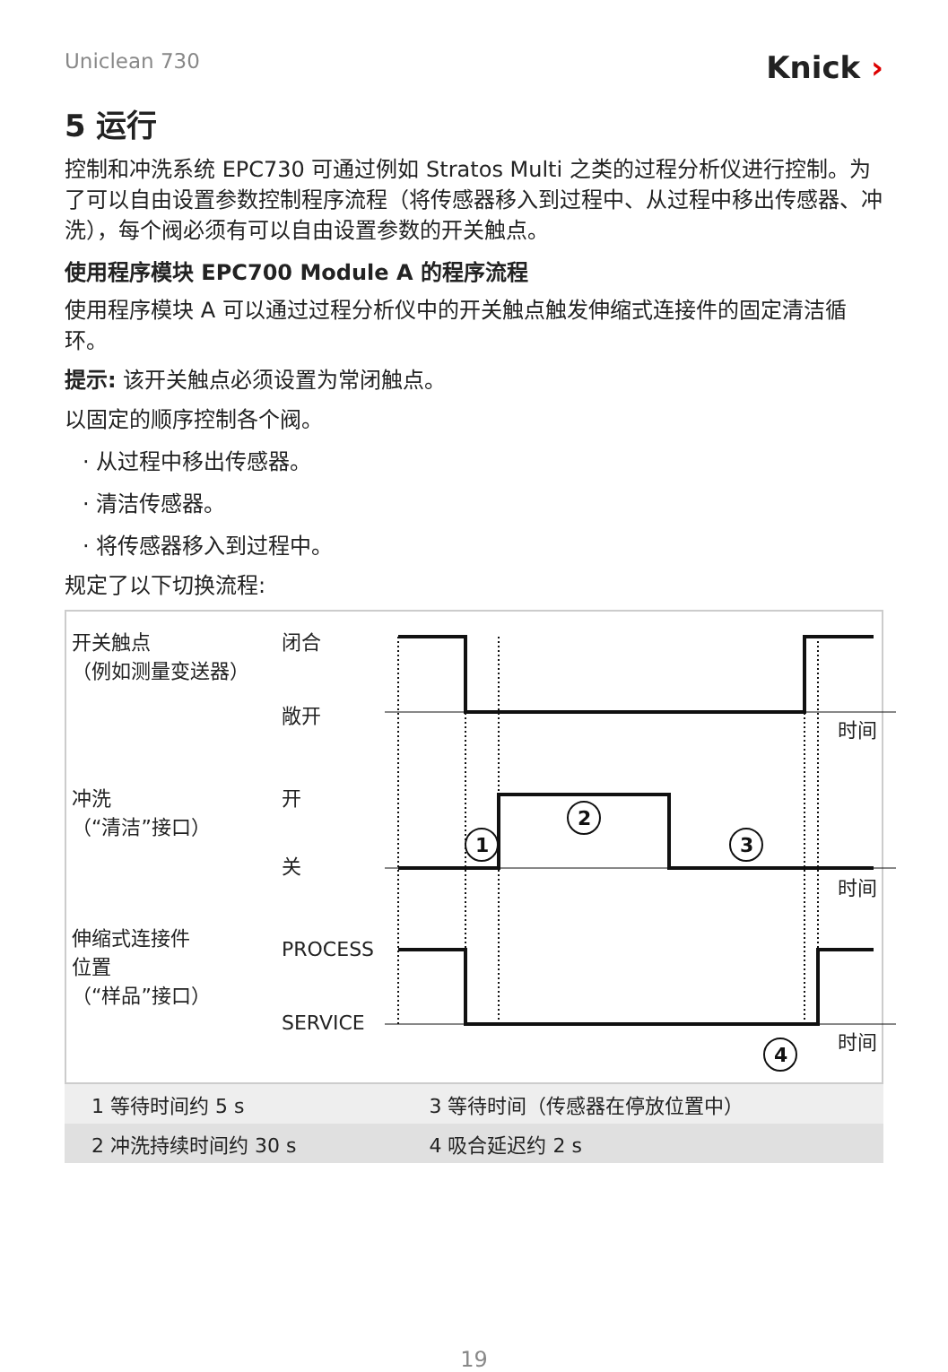Uniclean 730 Knick ›
5 运行
控制和冲洗系统 EPC730 可通过例如 Stratos Multi 之类的过程分析仪进行控制。为了可以自由设置参数控制程序流程（将传感器移入到过程中、从过程中移出传感器、冲洗），每个阀必须有可以自由设置参数的开关触点。
使用程序模块 EPC700 Module A 的程序流程
使用程序模块 A 可以通过过程分析仪中的开关触点触发伸缩式连接件的固定清洁循环。
提示: 该开关触点必须设置为常闭触点。
以固定的顺序控制各个阀。
· 从过程中移出传感器。
· 清洁传感器。
· 将传感器移入到过程中。
规定了以下切换流程:
1
2
3
4
开关触点
（例如测量变送器）
闭合
敞开
时间
冲洗
（“清洁”接口）
开
关
时间
伸缩式连接件
位置
（“样品”接口）
PROCESS
SERVICE
时间
| 1 等待时间约 5 s | 3 等待时间（传感器在停放位置中） |
| 2 冲洗持续时间约 30 s | 4 吸合延迟约 2 s |
19